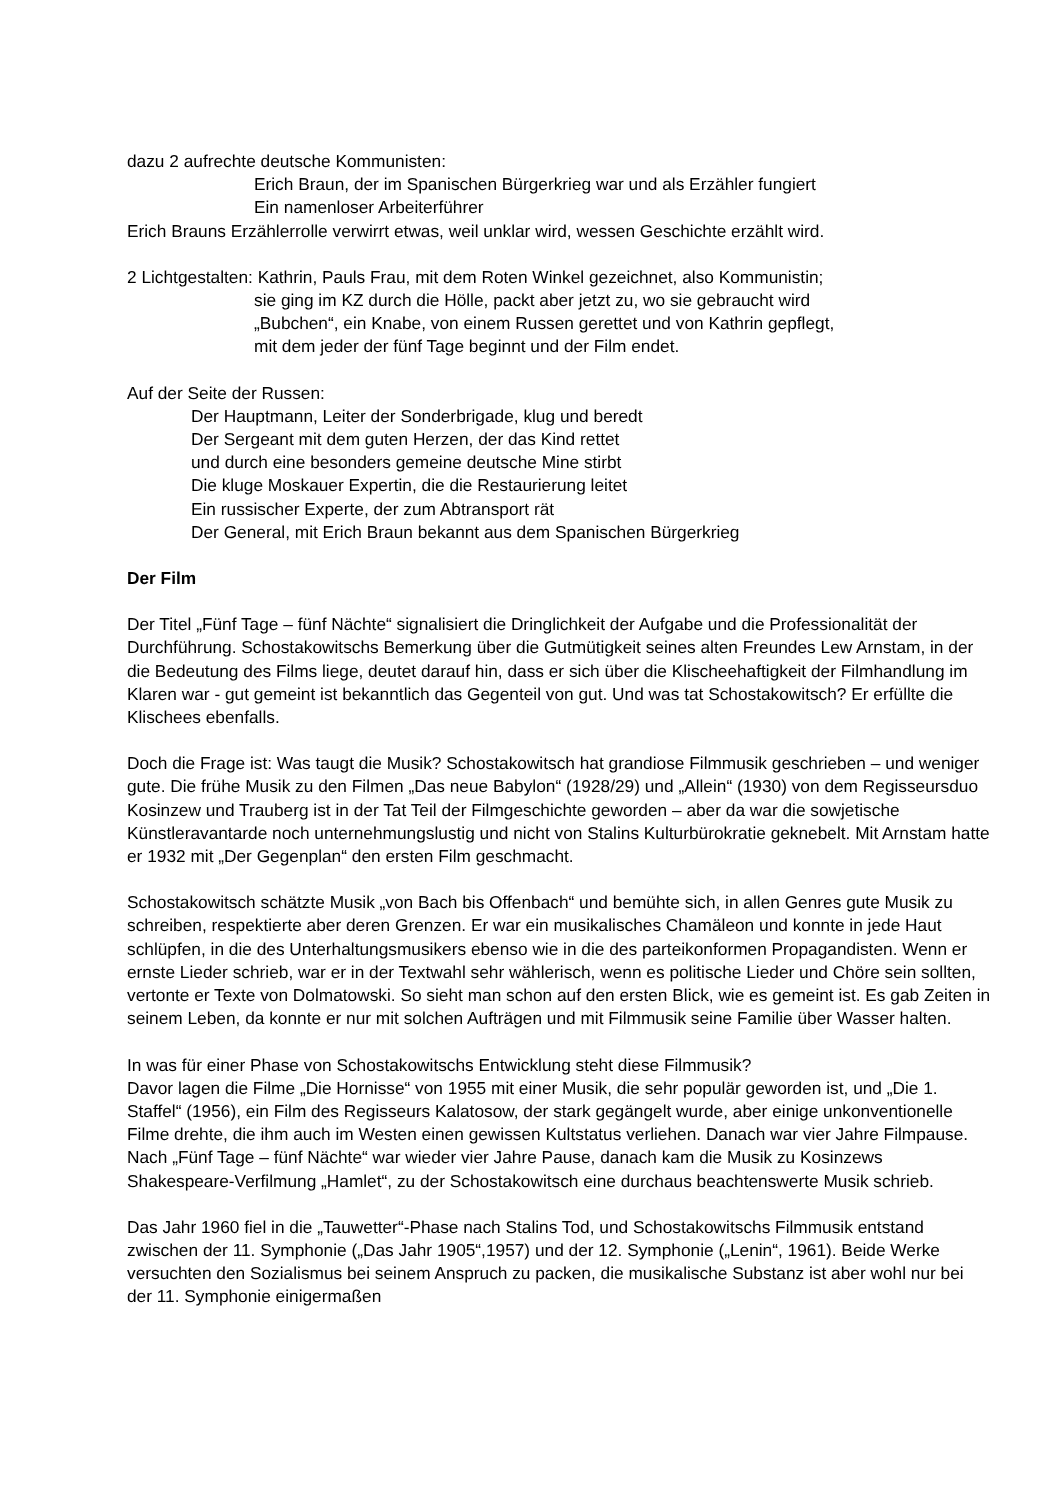dazu 2 aufrechte deutsche Kommunisten:
Erich Braun, der im Spanischen Bürgerkrieg war und als Erzähler fungiert
Ein namenloser Arbeiterführer
Erich Brauns Erzählerrolle verwirrt etwas, weil unklar wird, wessen Geschichte erzählt wird.
2 Lichtgestalten: Kathrin, Pauls Frau, mit dem Roten Winkel gezeichnet, also Kommunistin;
sie ging im KZ durch die Hölle, packt aber jetzt zu, wo sie gebraucht wird
„Bubchen“, ein Knabe, von einem Russen gerettet und von Kathrin gepflegt,
mit dem jeder der fünf Tage beginnt und der Film endet.
Auf der Seite der Russen:
Der Hauptmann, Leiter der Sonderbrigade, klug und beredt
Der Sergeant mit dem guten Herzen, der das Kind rettet
und durch eine besonders gemeine deutsche Mine stirbt
Die kluge Moskauer Expertin, die die Restaurierung leitet
Ein russischer Experte, der zum Abtransport rät
Der General, mit Erich Braun bekannt aus dem Spanischen Bürgerkrieg
Der Film
Der Titel „Fünf Tage – fünf Nächte“ signalisiert die Dringlichkeit der Aufgabe und die Professionalität der Durchführung. Schostakowitschs Bemerkung über die Gutmütigkeit seines alten Freundes Lew Arnstam, in der die Bedeutung des Films liege, deutet darauf hin, dass er sich über die Klischeehaftigkeit der Filmhandlung im Klaren war - gut gemeint ist bekanntlich das Gegenteil von gut. Und was tat Schostakowitsch? Er erfüllte die Klischees ebenfalls.
Doch die Frage ist: Was taugt die Musik? Schostakowitsch hat grandiose Filmmusik geschrieben – und weniger gute. Die frühe Musik zu den Filmen „Das neue Babylon“ (1928/29) und „Allein“ (1930) von dem Regisseursduo Kosinzew und Trauberg ist in der Tat Teil der Filmgeschichte geworden – aber da war die sowjetische Künstleravantarde noch unternehmungslustig und nicht von Stalins Kulturbürokratie geknebelt. Mit Arnstam hatte er 1932 mit „Der Gegenplan“ den ersten Film geschmacht.
Schostakowitsch schätzte Musik „von Bach bis Offenbach“ und bemühte sich, in allen Genres gute Musik zu schreiben, respektierte aber deren Grenzen. Er war ein musikalisches Chamäleon und konnte in jede Haut schlüpfen, in die des Unterhaltungsmusikers ebenso wie in die des parteikonformen Propagandisten. Wenn er ernste Lieder schrieb, war er in der Textwahl sehr wählerisch, wenn es politische Lieder und Chöre sein sollten, vertonte er Texte von Dolmatowski. So sieht man schon auf den ersten Blick, wie es gemeint ist. Es gab Zeiten in seinem Leben, da konnte er nur mit solchen Aufträgen und mit Filmmusik seine Familie über Wasser halten.
In was für einer Phase von Schostakowitschs Entwicklung steht diese Filmmusik?
Davor lagen die Filme „Die Hornisse“ von 1955 mit einer Musik, die sehr populär geworden ist, und „Die 1. Staffel“ (1956), ein Film des Regisseurs Kalatosow, der stark gegängelt wurde, aber einige unkonventionelle Filme drehte, die ihm auch im Westen einen gewissen Kultstatus verliehen. Danach war vier Jahre Filmpause. Nach „Fünf Tage – fünf Nächte“ war wieder vier Jahre Pause, danach kam die Musik zu Kosinzews Shakespeare-Verfilmung „Hamlet“, zu der Schostakowitsch eine durchaus beachtenswerte Musik schrieb.
Das Jahr 1960 fiel in die „Tauwetter“-Phase nach Stalins Tod, und Schostakowitschs Filmmusik entstand zwischen der 11. Symphonie („Das Jahr 1905“,1957) und der 12. Symphonie („Lenin“, 1961). Beide Werke versuchten den Sozialismus bei seinem Anspruch zu packen, die musikalische Substanz ist aber wohl nur bei der 11. Symphonie einigermaßen